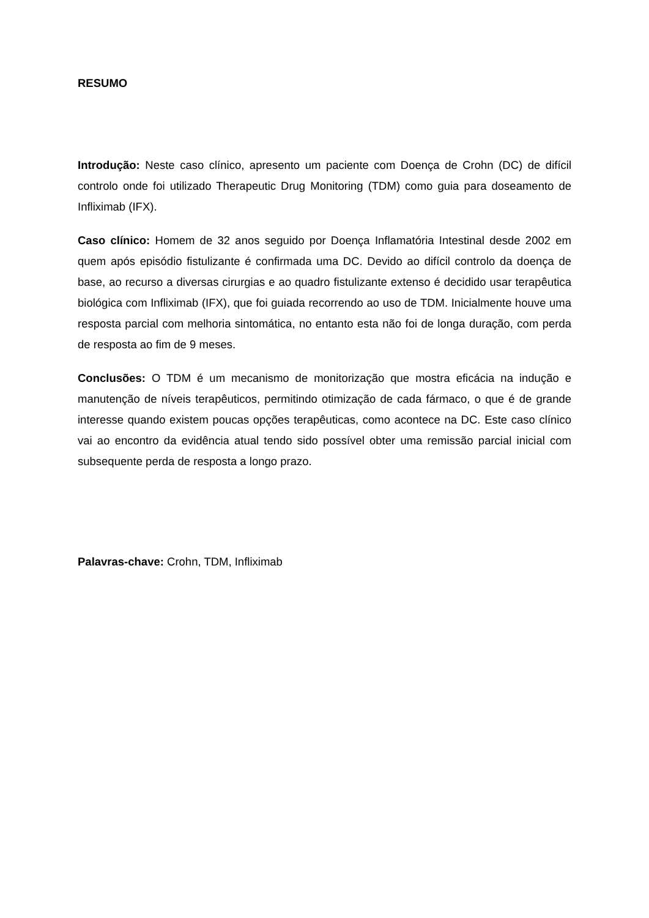RESUMO
Introdução: Neste caso clínico, apresento um paciente com Doença de Crohn (DC) de difícil controlo onde foi utilizado Therapeutic Drug Monitoring (TDM) como guia para doseamento de Infliximab (IFX).
Caso clínico: Homem de 32 anos seguido por Doença Inflamatória Intestinal desde 2002 em quem após episódio fistulizante é confirmada uma DC. Devido ao difícil controlo da doença de base, ao recurso a diversas cirurgias e ao quadro fistulizante extenso é decidido usar terapêutica biológica com Infliximab (IFX), que foi guiada recorrendo ao uso de TDM. Inicialmente houve uma resposta parcial com melhoria sintomática, no entanto esta não foi de longa duração, com perda de resposta ao fim de 9 meses.
Conclusões: O TDM é um mecanismo de monitorização que mostra eficácia na indução e manutenção de níveis terapêuticos, permitindo otimização de cada fármaco, o que é de grande interesse quando existem poucas opções terapêuticas, como acontece na DC. Este caso clínico vai ao encontro da evidência atual tendo sido possível obter uma remissão parcial inicial com subsequente perda de resposta a longo prazo.
Palavras-chave: Crohn, TDM, Infliximab